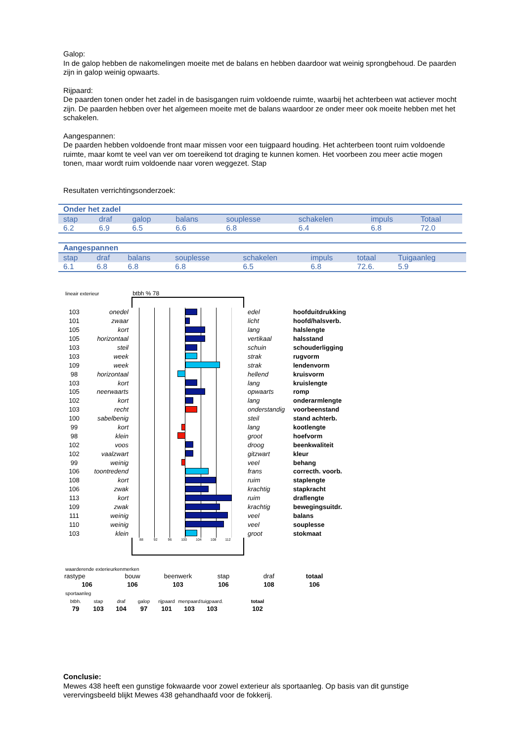Galop:
In de galop hebben de nakomelingen moeite met de balans en hebben daardoor wat weinig sprongbehoud. De paarden zijn in galop weinig opwaarts.
Rijpaard:
De paarden tonen onder het zadel in de basisgangen ruim voldoende ruimte, waarbij het achterbeen wat actiever mocht zijn. De paarden hebben over het algemeen moeite met de balans waardoor ze onder meer ook moeite hebben met het schakelen.
Aangespannen:
De paarden hebben voldoende front maar missen voor een tuigpaard houding. Het achterbeen toont ruim voldoende ruimte, maar komt te veel van ver om toereikend tot draging te kunnen komen. Het voorbeen zou meer actie mogen tonen, maar wordt ruim voldoende naar voren weggezet. Stap
Resultaten verrichtingsonderzoek:
| Onder het zadel | | | | | | | |
| stap | draf | galop | balans | souplesse | schakelen | impuls | Totaal |
| 6.2 | 6.9 | 6.5 | 6.6 | 6.8 | 6.4 | 6.8 | 72.0 |
| Aangespannen | | | | | | | |
| stap | draf | balans | souplesse | schakelen | impuls | totaal | Tuigaanleg |
| 6.1 | 6.8 | 6.8 | 6.8 | 6.5 | 6.8 | 72.6. | 5.9 |
lineair exterieur btbh % 78
| 103 | onedel | | edel | hoofduitdrukking |
| 101 | zwaar | | licht | hoofd/halsverb. |
| 105 | kort | | lang | halslengte |
| 105 | horizontaal | | vertikaal | halsstand |
| 103 | steil | | schuin | schouderligging |
| 103 | week | | strak | rugvorm |
| 109 | week | | strak | lendenvorm |
| 98 | horizontaal | | hellend | kruisvorm |
| 103 | kort | | lang | kruislengte |
| 105 | neerwaarts | | opwaarts | romp |
| 102 | kort | | lang | onderarmlengte |
| 103 | recht | | onderstandig | voorbeenstand |
| 100 | sabelbenig | | steil | stand achterb. |
| 99 | kort | | lang | kootlengte |
| 98 | klein | | groot | hoefvorm |
| 102 | voos | | droog | beenkwaliteit |
| 102 | vaalzwart | | gitzwart | kleur |
| 99 | weinig | | veel | behang |
| 106 | toontredend | | frans | correcth. voorb. |
| 108 | kort | | ruim | staplengte |
| 106 | zwak | | krachtig | stapkracht |
| 113 | kort | | ruim | draflengte |
| 109 | zwak | | krachtig | bewegingsuitdr. |
| 111 | weinig | | veel | balans |
| 110 | weinig | | veel | souplesse |
| 103 | klein | | groot | stokmaat |
88 92 96 100 104 108 112
waarderende exterieurkenmerken
| rastype | bouw | beenwerk | stap | draf | totaal |
| 106 | 106 | 103 | 106 | 108 | 106 |
sportaanleg
| btbh. | stap | draf | galop | rijpaard | menpaard | tuigpaard. | | totaal |
| 79 | 103 | 104 | 97 | 101 | 103 | 103 | | 102 |
Conclusie:
Mewes 438 heeft een gunstige fokwaarde voor zowel exterieur als sportaanleg. Op basis van dit gunstige verervingsbeeld blijkt Mewes 438 gehandhaafd voor de fokkerij.